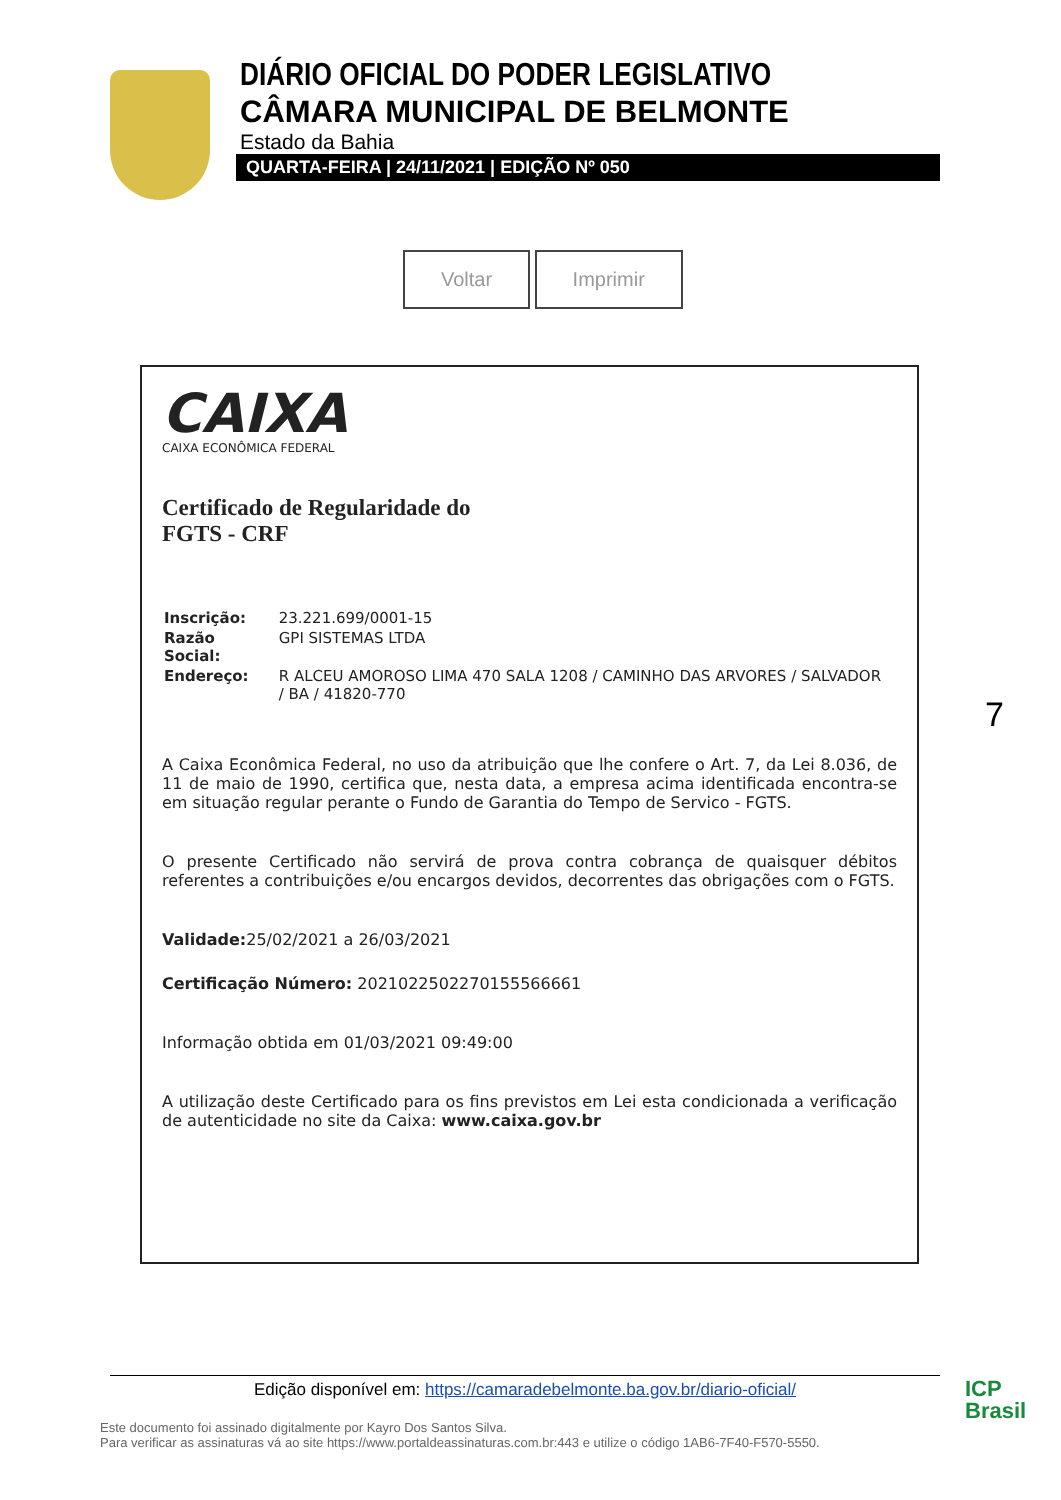DIÁRIO OFICIAL DO PODER LEGISLATIVO
CÂMARA MUNICIPAL DE BELMONTE
Estado da Bahia
QUARTA-FEIRA | 24/11/2021 | EDIÇÃO Nº 050
Voltar Imprimir
CAIXA
CAIXA ECONÔMICA FEDERAL
Certificado de Regularidade do
FGTS - CRF
| Inscrição: | 23.221.699/0001-15 |
| Razão Social: | GPI SISTEMAS LTDA |
| Endereço: | R ALCEU AMOROSO LIMA 470 SALA 1208 / CAMINHO DAS ARVORES / SALVADOR / BA / 41820-770 |
A Caixa Econômica Federal, no uso da atribuição que lhe confere o Art. 7, da Lei 8.036, de 11 de maio de 1990, certifica que, nesta data, a empresa acima identificada encontra-se em situação regular perante o Fundo de Garantia do Tempo de Servico - FGTS.
O presente Certificado não servirá de prova contra cobrança de quaisquer débitos referentes a contribuições e/ou encargos devidos, decorrentes das obrigações com o FGTS.
Validade: 25/02/2021 a 26/03/2021
Certificação Número: 2021022502270155566661
Informação obtida em 01/03/2021 09:49:00
A utilização deste Certificado para os fins previstos em Lei esta condicionada a verificação de autenticidade no site da Caixa: www.caixa.gov.br
7
Edição disponível em: https://camaradebelmonte.ba.gov.br/diario-oficial/
Este documento foi assinado digitalmente por Kayro Dos Santos Silva.
Para verificar as assinaturas vá ao site https://www.portaldeassinaturas.com.br:443 e utilize o código 1AB6-7F40-F570-5550.
ICP
Brasil